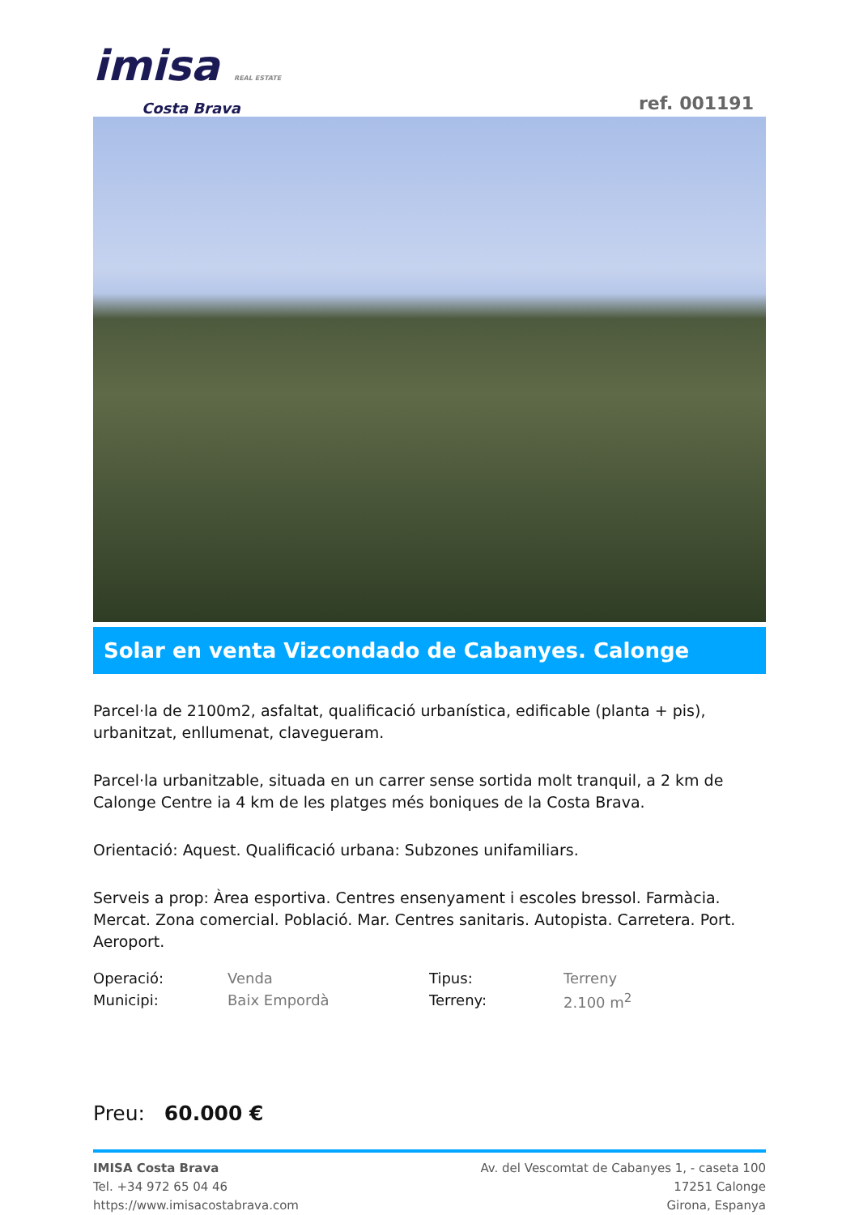imisa REAL ESTATE
Costa Brava
ref. 001191
Solar en venta Vizcondado de Cabanyes. Calonge
Parcel·la de 2100m2, asfaltat, qualificació urbanística, edificable (planta + pis), urbanitzat, enllumenat, clavegueram.
Parcel·la urbanitzable, situada en un carrer sense sortida molt tranquil, a 2 km de Calonge Centre ia 4 km de les platges més boniques de la Costa Brava.
Orientació: Aquest. Qualificació urbana: Subzones unifamiliars.
Serveis a prop: Àrea esportiva. Centres ensenyament i escoles bressol. Farmàcia. Mercat. Zona comercial. Població. Mar. Centres sanitaris. Autopista. Carretera. Port. Aeroport.
| Operació: | Venda | Tipus: | Terreny |
| Municipi: | Baix Empordà | Terreny: | 2.100 m<sup>2</sup> |
Preu: 60.000 €
IMISA Costa Brava
Tel. +34 972 65 04 46
https://www.imisacostabrava.com
Av. del Vescomtat de Cabanyes 1, - caseta 100
17251 Calonge
Girona, Espanya